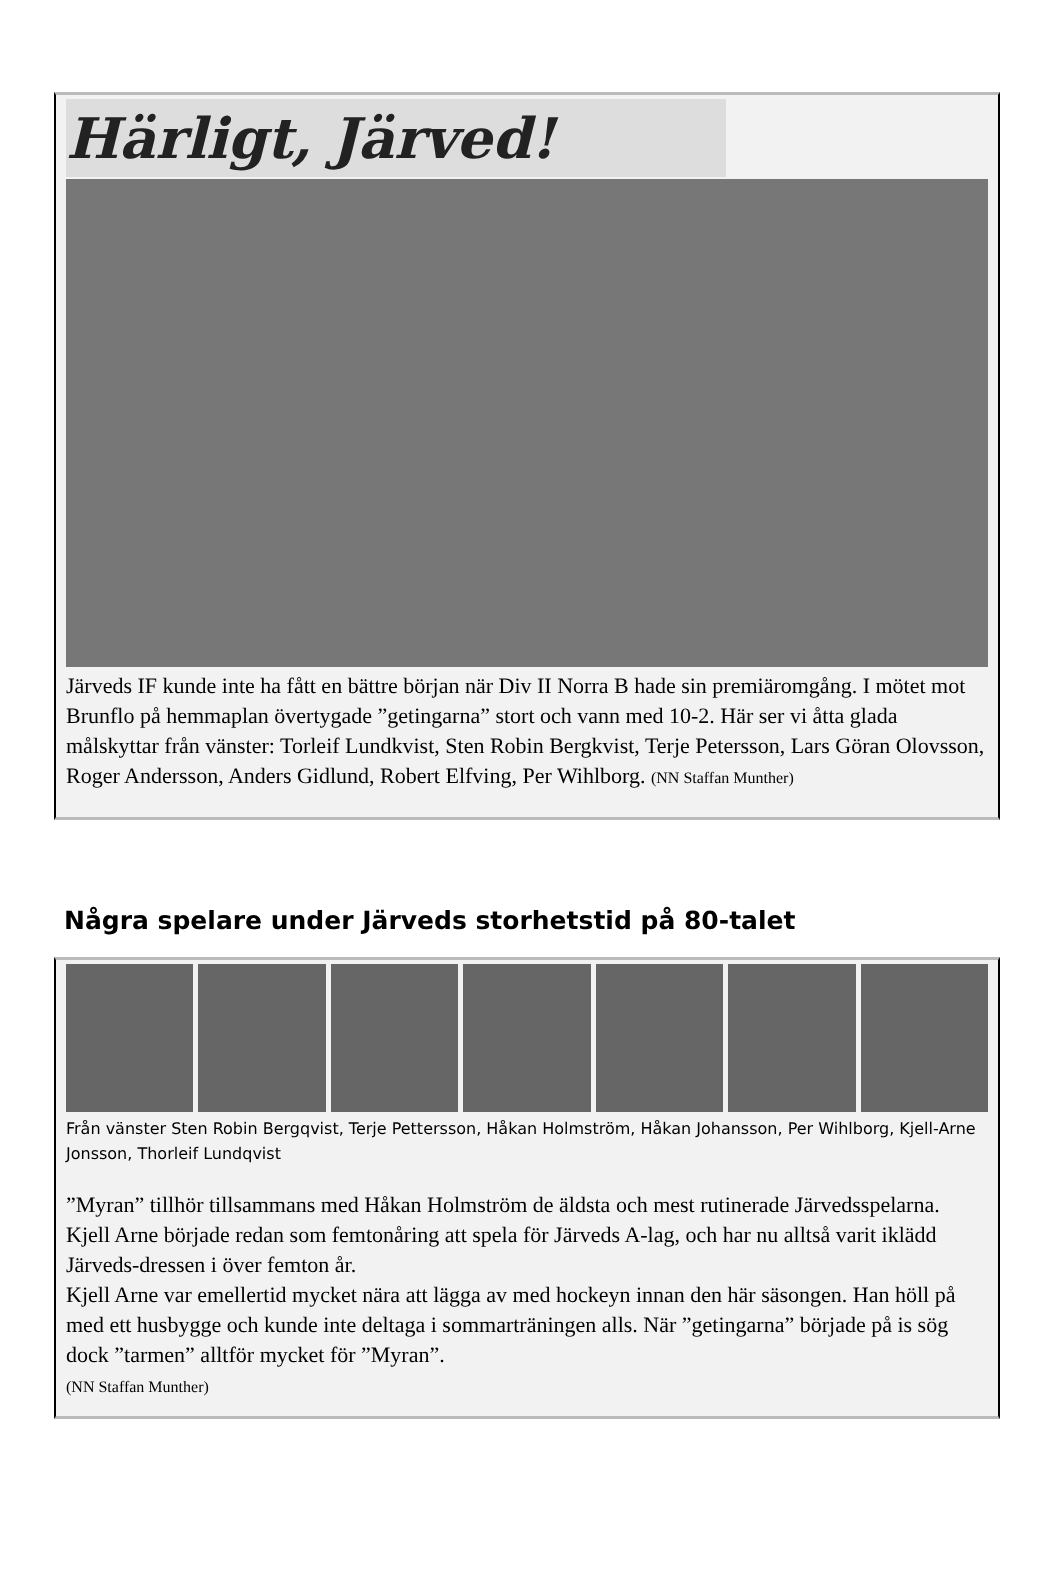Härligt, Järved!
Järveds IF kunde inte ha fått en bättre början när Div II Norra B hade sin premiäromgång. I mötet mot Brunflo på hemmaplan övertygade ”getingarna” stort och vann med 10-2. Här ser vi åtta glada målskyttar från vänster: Torleif Lundkvist, Sten Robin Bergkvist, Terje Petersson, Lars Göran Olovsson, Roger Andersson, Anders Gidlund, Robert Elfving, Per Wihlborg. (NN Staffan Munther)
Några spelare under Järveds storhetstid på 80-talet
Från vänster Sten Robin Bergqvist, Terje Pettersson, Håkan Holmström, Håkan Johansson, Per Wihlborg, Kjell-Arne Jonsson, Thorleif Lundqvist
”Myran” tillhör tillsammans med Håkan Holmström de äldsta och mest rutinerade Järvedsspelarna. Kjell Arne började redan som femtonåring att spela för Järveds A-lag, och har nu alltså varit iklädd Järveds-dressen i över femton år.
Kjell Arne var emellertid mycket nära att lägga av med hockeyn innan den här säsongen. Han höll på med ett husbygge och kunde inte deltaga i sommarträningen alls. När ”getingarna” började på is sög dock ”tarmen” alltför mycket för ”Myran”.
(NN Staffan Munther)